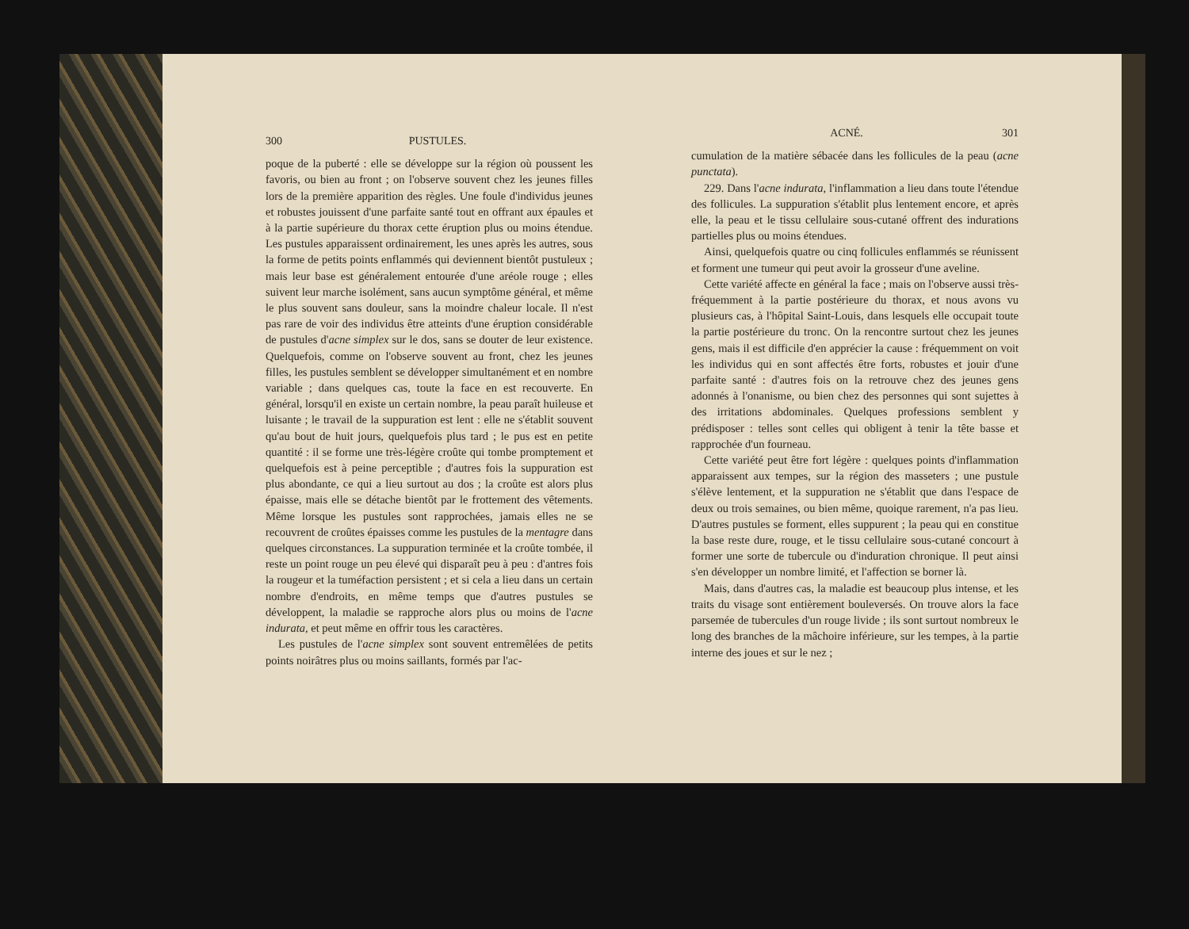300 PUSTULES.
poque de la puberté : elle se développe sur la région où poussent les favoris, ou bien au front ; on l'observe souvent chez les jeunes filles lors de la première apparition des règles. Une foule d'individus jeunes et robustes jouissent d'une parfaite santé tout en offrant aux épaules et à la partie supérieure du thorax cette éruption plus ou moins étendue. Les pustules apparaissent ordinairement, les unes après les autres, sous la forme de petits points enflammés qui deviennent bientôt pustuleux ; mais leur base est généralement entourée d'une aréole rouge ; elles suivent leur marche isolément, sans aucun symptôme général, et même le plus souvent sans douleur, sans la moindre chaleur locale. Il n'est pas rare de voir des individus être atteints d'une éruption considérable de pustules d'acne simplex sur le dos, sans se douter de leur existence. Quelquefois, comme on l'observe souvent au front, chez les jeunes filles, les pustules semblent se développer simultanément et en nombre variable ; dans quelques cas, toute la face en est recouverte. En général, lorsqu'il en existe un certain nombre, la peau paraît huileuse et luisante ; le travail de la suppuration est lent : elle ne s'établit souvent qu'au bout de huit jours, quelquefois plus tard ; le pus est en petite quantité : il se forme une très-légère croûte qui tombe promptement et quelquefois est à peine perceptible ; d'autres fois la suppuration est plus abondante, ce qui a lieu surtout au dos ; la croûte est alors plus épaisse, mais elle se détache bientôt par le frottement des vêtements. Même lorsque les pustules sont rapprochées, jamais elles ne se recouvrent de croûtes épaisses comme les pustules de la mentagre dans quelques circonstances. La suppuration terminée et la croûte tombée, il reste un point rouge un peu élevé qui disparaît peu à peu : d'antres fois la rougeur et la tuméfaction persistent ; et si cela a lieu dans un certain nombre d'endroits, en même temps que d'autres pustules se développent, la maladie se rapproche alors plus ou moins de l'acne indurata, et peut même en offrir tous les caractères.
Les pustules de l'acne simplex sont souvent entremêlées de petits points noirâtres plus ou moins saillants, formés par l'ac-
ACNÉ. 301
cumulation de la matière sébacée dans les follicules de la peau (acne punctata).
229. Dans l'acne indurata, l'inflammation a lieu dans toute l'étendue des follicules. La suppuration s'établit plus lentement encore, et après elle, la peau et le tissu cellulaire sous-cutané offrent des indurations partielles plus ou moins étendues.
Ainsi, quelquefois quatre ou cinq follicules enflammés se réunissent et forment une tumeur qui peut avoir la grosseur d'une aveline.
Cette variété affecte en général la face ; mais on l'observe aussi très-fréquemment à la partie postérieure du thorax, et nous avons vu plusieurs cas, à l'hôpital Saint-Louis, dans lesquels elle occupait toute la partie postérieure du tronc. On la rencontre surtout chez les jeunes gens, mais il est difficile d'en apprécier la cause : fréquemment on voit les individus qui en sont affectés être forts, robustes et jouir d'une parfaite santé : d'autres fois on la retrouve chez des jeunes gens adonnés à l'onanisme, ou bien chez des personnes qui sont sujettes à des irritations abdominales. Quelques professions semblent y prédisposer : telles sont celles qui obligent à tenir la tête basse et rapprochée d'un fourneau.
Cette variété peut être fort légère : quelques points d'inflammation apparaissent aux tempes, sur la région des masseters ; une pustule s'élève lentement, et la suppuration ne s'établit que dans l'espace de deux ou trois semaines, ou bien même, quoique rarement, n'a pas lieu. D'autres pustules se forment, elles suppurent ; la peau qui en constitue la base reste dure, rouge, et le tissu cellulaire sous-cutané concourt à former une sorte de tubercule ou d'induration chronique. Il peut ainsi s'en développer un nombre limité, et l'affection se borner là.
Mais, dans d'autres cas, la maladie est beaucoup plus intense, et les traits du visage sont entièrement bouleversés. On trouve alors la face parsemée de tubercules d'un rouge livide ; ils sont surtout nombreux le long des branches de la mâchoire inférieure, sur les tempes, à la partie interne des joues et sur le nez ;